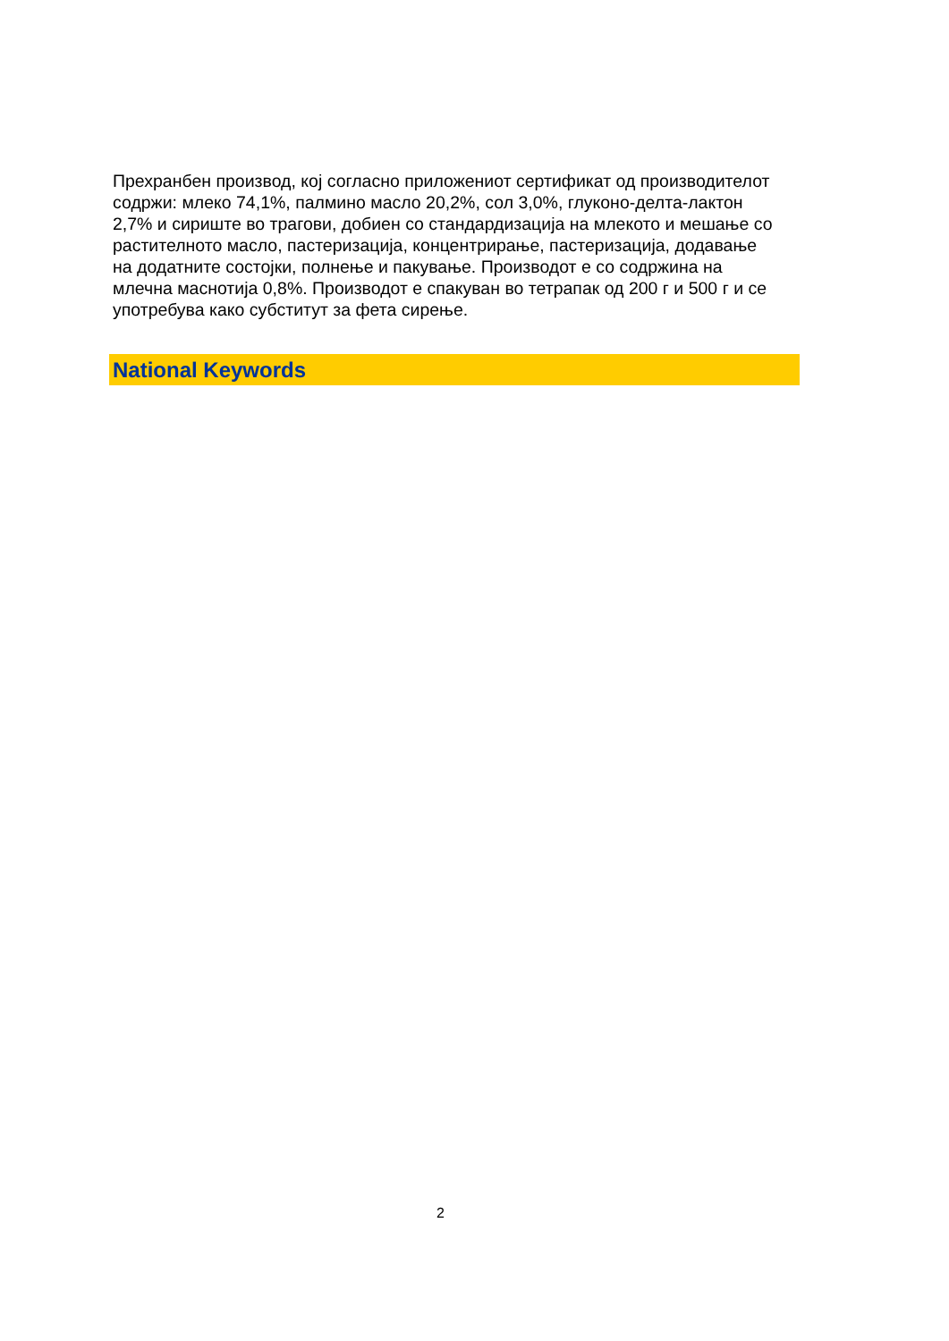Прехранбен производ, кој согласно приложениот сертификат од производителот содржи: млеко 74,1%, палмино масло 20,2%, сол 3,0%, глуконо-делта-лактон 2,7% и сириште во трагови, добиен со стандардизација на млекото и мешање со растителното масло, пастеризација, концентрирање, пастеризација, додавање на додатните состојки, полнење и пакување. Производот е со содржина на млечна маснотија 0,8%. Производот е спакуван во тетрапак од 200 г и 500 г и се употребува како субститут за фета сирење.
National Keywords
2